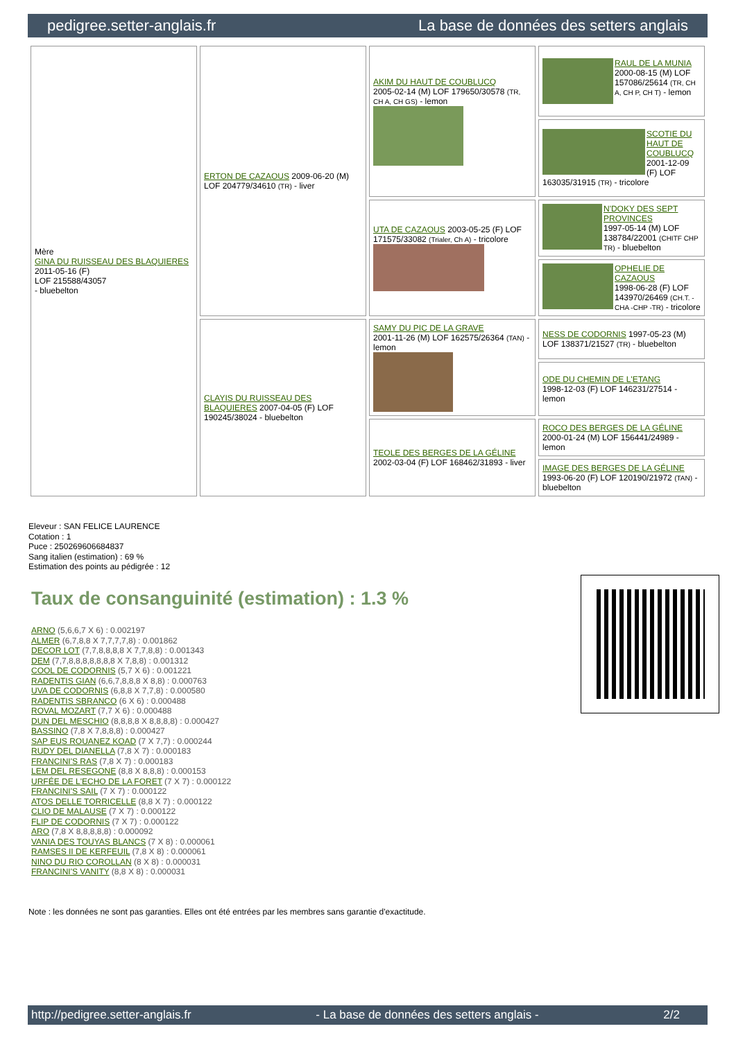pedigree.setter-anglais.fr La base de données des setters anglais
| Mère GINA DU RUISSEAU DES BLAQUIERES 2011-05-16 (F) LOF 215588/43057 - bluebelton | ERTON DE CAZAOUS 2009-06-20 (M) LOF 204779/34610 (TR) - liver | AKIM DU HAUT DE COUBLUCQ 2005-02-14 (M) LOF 179650/30578 (TR, CH A, CH GS) - lemon | RAUL DE LA MUNIA 2000-08-15 (M) LOF 157086/25614 (TR, CH A, CH P, CH T) - lemon |
| | | | SCOTIE DU HAUT DE COUBLUCQ 2001-12-09 (F) LOF 163035/31915 (TR) - tricolore |
| | | UTA DE CAZAOUS 2003-05-25 (F) LOF 171575/33082 (Trialer, Ch A) - tricolore | N'DOKY DES SEPT PROVINCES 1997-05-14 (M) LOF 138784/22001 (CHITF CHP TR) - bluebelton |
| | | | OPHELIE DE CAZAOUS 1998-06-28 (F) LOF 143970/26469 (CH.T. -CHA -CHP -TR) - tricolore |
| | CLAYIS DU RUISSEAU DES BLAQUIERES 2007-04-05 (F) LOF 190245/38024 - bluebelton | SAMY DU PIC DE LA GRAVE 2001-11-26 (M) LOF 162575/26364 (TAN) - lemon | NESS DE CODORNIS 1997-05-23 (M) LOF 138371/21527 (TR) - bluebelton |
| | | | ODE DU CHEMIN DE L'ETANG 1998-12-03 (F) LOF 146231/27514 - lemon |
| | | TEOLE DES BERGES DE LA GÉLINE 2002-03-04 (F) LOF 168462/31893 - liver | ROCO DES BERGES DE LA GÉLINE 2000-01-24 (M) LOF 156441/24989 - lemon |
| | | | IMAGE DES BERGES DE LA GÉLINE 1993-06-20 (F) LOF 120190/21972 (TAN) - bluebelton |
Eleveur : SAN FELICE LAURENCE
Cotation : 1
Puce : 250269606684837
Sang italien (estimation) : 69 %
Estimation des points au pédigrée : 12
Taux de consanguinité (estimation) : 1.3 %
ARNO (5,6,6,7 X 6) : 0.002197
ALMER (6,7,8,8 X 7,7,7,7,8) : 0.001862
DECOR LOT (7,7,8,8,8,8 X 7,7,8,8) : 0.001343
DEM (7,7,8,8,8,8,8,8,8 X 7,8,8) : 0.001312
COOL DE CODORNIS (5,7 X 6) : 0.001221
RADENTIS GIAN (6,6,7,8,8,8 X 8,8) : 0.000763
UVA DE CODORNIS (6,8,8 X 7,7,8) : 0.000580
RADENTIS SBRANCO (6 X 6) : 0.000488
ROVAL MOZART (7,7 X 6) : 0.000488
DUN DEL MESCHIO (8,8,8,8 X 8,8,8,8) : 0.000427
BASSINO (7,8 X 7,8,8,8) : 0.000427
SAP EUS ROUANEZ KOAD (7 X 7,7) : 0.000244
RUDY DEL DIANELLA (7,8 X 7) : 0.000183
FRANCINI'S RAS (7,8 X 7) : 0.000183
LEM DEL RESEGONE (8,8 X 8,8,8) : 0.000153
URFÉE DE L'ECHO DE LA FORET (7 X 7) : 0.000122
FRANCINI'S SAIL (7 X 7) : 0.000122
ATOS DELLE TORRICELLE (8,8 X 7) : 0.000122
CLIO DE MALAUSE (7 X 7) : 0.000122
FLIP DE CODORNIS (7 X 7) : 0.000122
ARO (7,8 X 8,8,8,8,8) : 0.000092
VANIA DES TOUYAS BLANCS (7 X 8) : 0.000061
RAMSES II DE KERFEUIL (7,8 X 8) : 0.000061
NINO DU RIO COROLLAN (8 X 8) : 0.000031
FRANCINI'S VANITY (8,8 X 8) : 0.000031
Note : les données ne sont pas garanties. Elles ont été entrées par les membres sans garantie d'exactitude.
http://pedigree.setter-anglais.fr - La base de données des setters anglais - 2/2